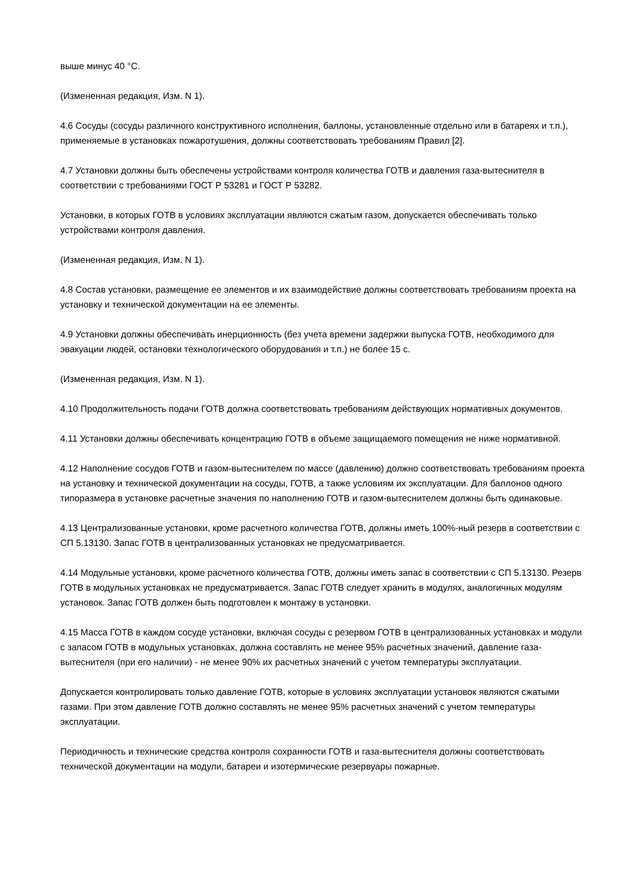выше минус 40 °С.
(Измененная редакция, Изм. N 1).
4.6 Сосуды (сосуды различного конструктивного исполнения, баллоны, установленные отдельно или в батареях и т.п.), применяемые в установках пожаротушения, должны соответствовать требованиям Правил [2].
4.7 Установки должны быть обеспечены устройствами контроля количества ГОТВ и давления газа-вытеснителя в соответствии с требованиями ГОСТ Р 53281 и ГОСТ Р 53282.
Установки, в которых ГОТВ в условиях эксплуатации являются сжатым газом, допускается обеспечивать только устройствами контроля давления.
(Измененная редакция, Изм. N 1).
4.8 Состав установки, размещение ее элементов и их взаимодействие должны соответствовать требованиям проекта на установку и технической документации на ее элементы.
4.9 Установки должны обеспечивать инерционность (без учета времени задержки выпуска ГОТВ, необходимого для эвакуации людей, остановки технологического оборудования и т.п.) не более 15 с.
(Измененная редакция, Изм. N 1).
4.10 Продолжительность подачи ГОТВ должна соответствовать требованиям действующих нормативных документов.
4.11 Установки должны обеспечивать концентрацию ГОТВ в объеме защищаемого помещения не ниже нормативной.
4.12 Наполнение сосудов ГОТВ и газом-вытеснителем по массе (давлению) должно соответствовать требованиям проекта на установку и технической документации на сосуды, ГОТВ, а также условиям их эксплуатации. Для баллонов одного типоразмера в установке расчетные значения по наполнению ГОТВ и газом-вытеснителем должны быть одинаковые.
4.13 Централизованные установки, кроме расчетного количества ГОТВ, должны иметь 100%-ный резерв в соответствии с СП 5.13130. Запас ГОТВ в централизованных установках не предусматривается.
4.14 Модульные установки, кроме расчетного количества ГОТВ, должны иметь запас в соответствии с СП 5.13130. Резерв ГОТВ в модульных установках не предусматривается. Запас ГОТВ следует хранить в модулях, аналогичных модулям установок. Запас ГОТВ должен быть подготовлен к монтажу в установки.
4.15 Масса ГОТВ в каждом сосуде установки, включая сосуды с резервом ГОТВ в централизованных установках и модули с запасом ГОТВ в модульных установках, должна составлять не менее 95% расчетных значений, давление газа-вытеснителя (при его наличии) - не менее 90% их расчетных значений с учетом температуры эксплуатации.
Допускается контролировать только давление ГОТВ, которые в условиях эксплуатации установок являются сжатыми газами. При этом давление ГОТВ должно составлять не менее 95% расчетных значений с учетом температуры эксплуатации.
Периодичность и технические средства контроля сохранности ГОТВ и газа-вытеснителя должны соответствовать технической документации на модули, батареи и изотермические резервуары пожарные.